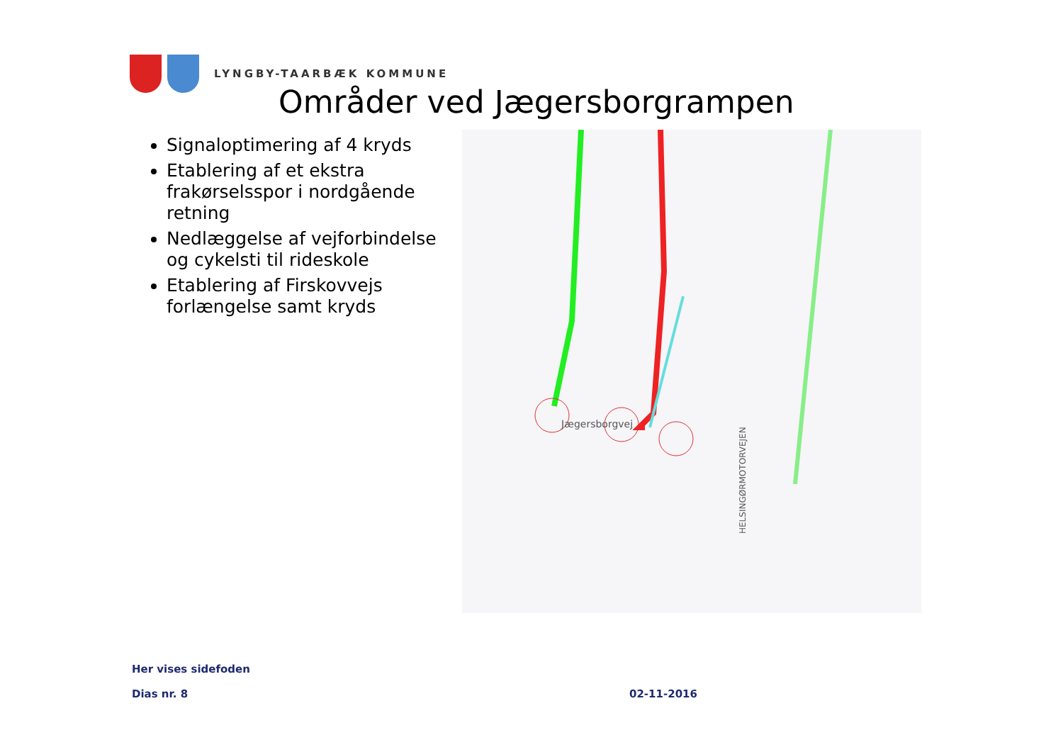LYNGBY-TAARBÆK KOMMUNE
Områder ved Jægersborgrampen
Signaloptimering af 4 kryds
Etablering af et ekstra frakørselsspor i nordgående retning
Nedlæggelse af vejforbindelse og cykelsti til rideskole
Etablering af Firskovvejs forlængelse samt kryds
HELSINGØRMOTORVEJEN
Jægersborgvej
Her vises sidefoden
Dias nr. 8 02-11-2016